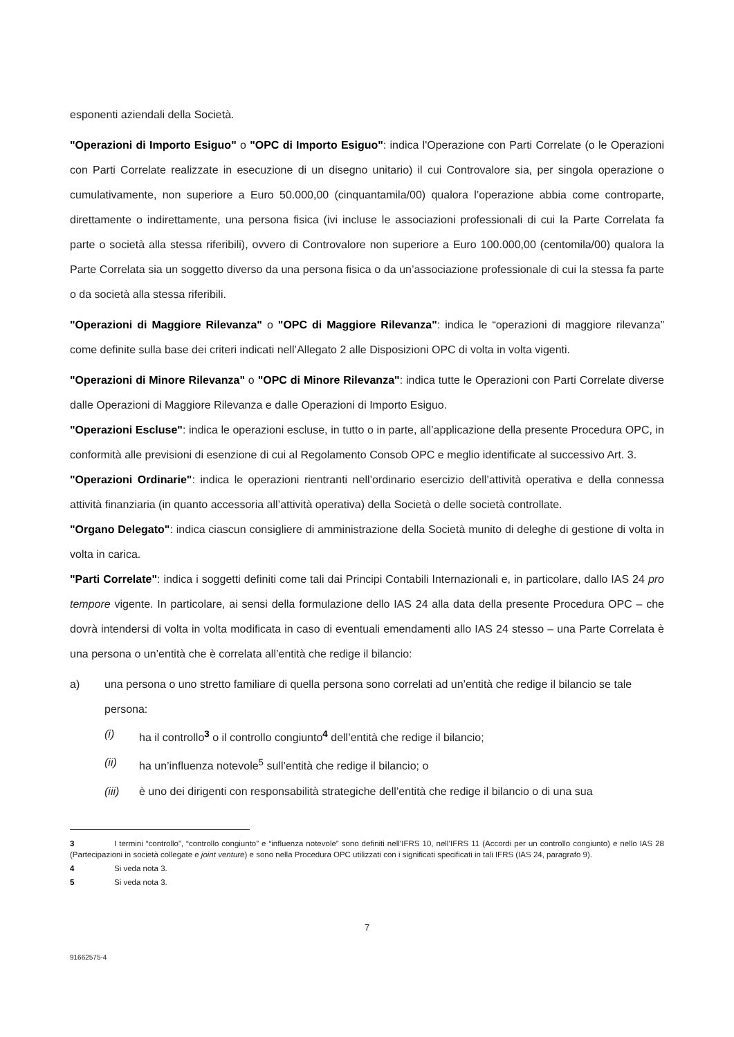esponenti aziendali della Società.
"Operazioni di Importo Esiguo" o "OPC di Importo Esiguo": indica l'Operazione con Parti Correlate (o le Operazioni con Parti Correlate realizzate in esecuzione di un disegno unitario) il cui Controvalore sia, per singola operazione o cumulativamente, non superiore a Euro 50.000,00 (cinquantamila/00) qualora l’operazione abbia come controparte, direttamente o indirettamente, una persona fisica (ivi incluse le associazioni professionali di cui la Parte Correlata fa parte o società alla stessa riferibili), ovvero di Controvalore non superiore a Euro 100.000,00 (centomila/00) qualora la Parte Correlata sia un soggetto diverso da una persona fisica o da un’associazione professionale di cui la stessa fa parte o da società alla stessa riferibili.
"Operazioni di Maggiore Rilevanza" o "OPC di Maggiore Rilevanza": indica le “operazioni di maggiore rilevanza” come definite sulla base dei criteri indicati nell’Allegato 2 alle Disposizioni OPC di volta in volta vigenti.
"Operazioni di Minore Rilevanza" o "OPC di Minore Rilevanza": indica tutte le Operazioni con Parti Correlate diverse dalle Operazioni di Maggiore Rilevanza e dalle Operazioni di Importo Esiguo.
"Operazioni Escluse": indica le operazioni escluse, in tutto o in parte, all’applicazione della presente Procedura OPC, in conformità alle previsioni di esenzione di cui al Regolamento Consob OPC e meglio identificate al successivo Art. 3.
"Operazioni Ordinarie": indica le operazioni rientranti nell’ordinario esercizio dell’attività operativa e della connessa attività finanziaria (in quanto accessoria all’attività operativa) della Società o delle società controllate.
"Organo Delegato": indica ciascun consigliere di amministrazione della Società munito di deleghe di gestione di volta in volta in carica.
"Parti Correlate": indica i soggetti definiti come tali dai Principi Contabili Internazionali e, in particolare, dallo IAS 24 pro tempore vigente. In particolare, ai sensi della formulazione dello IAS 24 alla data della presente Procedura OPC – che dovrà intendersi di volta in volta modificata in caso di eventuali emendamenti allo IAS 24 stesso – una Parte Correlata è una persona o un’entità che è correlata all’entità che redige il bilancio:
a) una persona o uno stretto familiare di quella persona sono correlati ad un’entità che redige il bilancio se tale persona:
(i) ha il controllo<sup>3</sup> o il controllo congiunto<sup>4</sup> dell’entità che redige il bilancio;
(ii) ha un’influenza notevole<sup>5</sup> sull’entità che redige il bilancio; o
(iii) è uno dei dirigenti con responsabilità strategiche dell’entità che redige il bilancio o di una sua
3 I termini “controllo”, “controllo congiunto” e “influenza notevole” sono definiti nell’IFRS 10, nell’IFRS 11 (Accordi per un controllo congiunto) e nello IAS 28 (Partecipazioni in società collegate e joint venture) e sono nella Procedura OPC utilizzati con i significati specificati in tali IFRS (IAS 24, paragrafo 9).
4 Si veda nota 3.
5 Si veda nota 3.
7
91662575-4